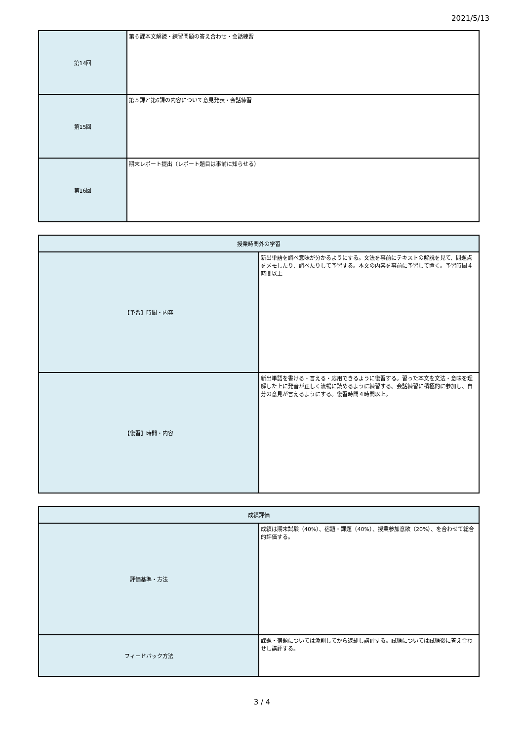2021/5/13
| 第14回 | 第６課本文解読・練習問題の答え合わせ・会話練習 |
| 第15回 | 第５課と第6課の内容について意見発表・会話練習 |
| 第16回 | 期末レポート提出（レポート題目は事前に知らせる） |
| 授業時間外の学習 | |
| --- | --- |
| 【予習】時間・内容 | 新出単語を調べ意味が分かるようにする。文法を事前にテキストの解説を見て、問題点をメモしたり、調べたりして予習する。本文の内容を事前に予習して置く。予習時間４時間以上 |
| 【復習】時間・内容 | 新出単語を書ける・言える・応用できるように復習する。習った本文を文法・意味を理解した上に発音が正しく流暢に読めるように練習する。会話練習に積極的に参加し、自分の意見が言えるようにする。復習時間４時間以上。 |
| 成績評価 | |
| --- | --- |
| 評価基準・方法 | 成績は期末試験（40%）、宿題・課題（40%）、授業参加意欲（20%）、を合わせて総合的評価する。 |
| フィードバック方法 | 課題・宿題については添削してから返却し講評する。試験については試験後に答え合わせし講評する。 |
3 / 4